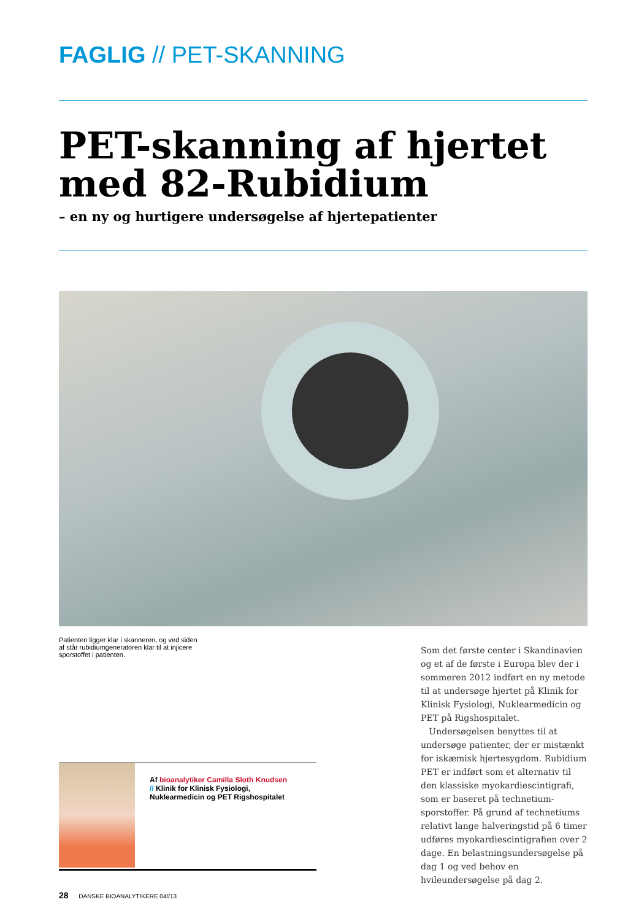FAGLIG // PET-SKANNING
PET-skanning af hjertet med 82-Rubidium
– en ny og hurtigere undersøgelse af hjertepatienter
Patienten ligger klar i skanneren, og ved siden af står rubidiumgeneratoren klar til at injicere sporstoffet i patienten.
Som det første center i Skandinavien og et af de første i Europa blev der i sommeren 2012 indført en ny metode til at undersøge hjertet på Klinik for Klinisk Fysiologi, Nuklearmedicin og PET på Rigshospitalet.
Undersøgelsen benyttes til at undersøge patienter, der er mistænkt for iskæmisk hjertesygdom. Rubidium PET er indført som et alternativ til den klassiske myokardiescintigrafi, som er baseret på technetium-sporstoffer. På grund af technetiums relativt lange halveringstid på 6 timer udføres myokardiescintigrafien over 2 dage. En belastningsundersøgelse på dag 1 og ved behov en hvileundersøgelse på dag 2.
Af bioanalytiker Camilla Sloth Knudsen
// Klinik for Klinisk Fysiologi,
Nuklearmedicin og PET Rigshospitalet
28 DANSKE BIOANALYTIKERE 04//13